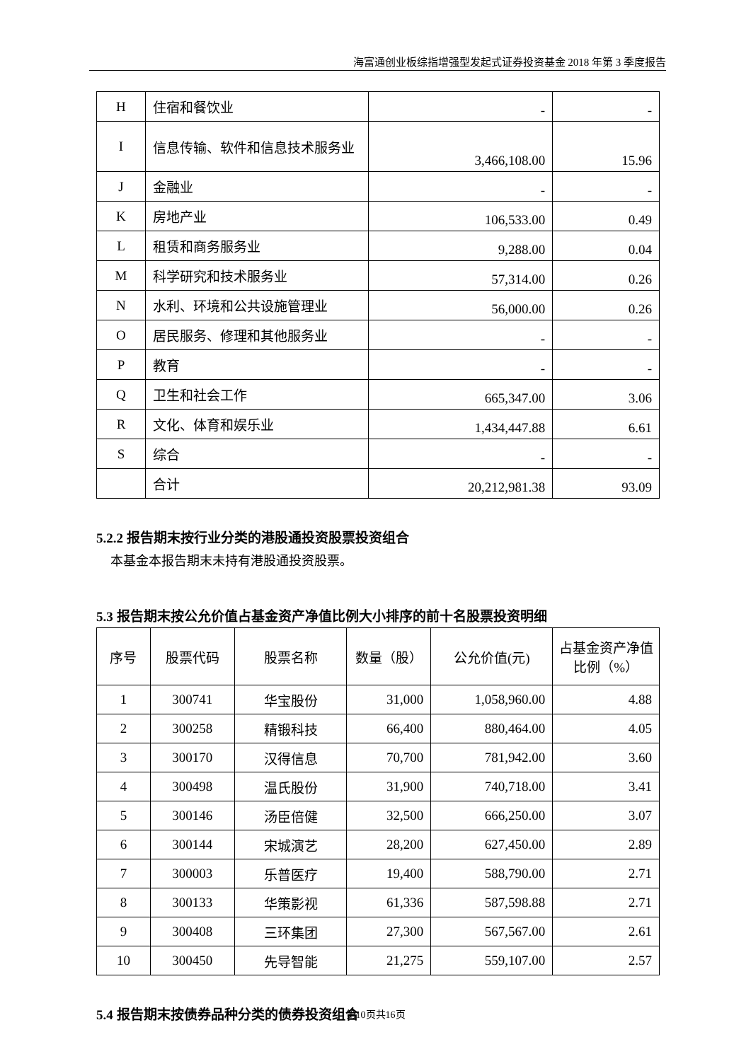海富通创业板综指增强型发起式证券投资基金 2018 年第 3 季度报告
| H | 住宿和餐饮业 | - | - |
| I | 信息传输、软件和信息技术服务业 | 3,466,108.00 | 15.96 |
| J | 金融业 | - | - |
| K | 房地产业 | 106,533.00 | 0.49 |
| L | 租赁和商务服务业 | 9,288.00 | 0.04 |
| M | 科学研究和技术服务业 | 57,314.00 | 0.26 |
| N | 水利、环境和公共设施管理业 | 56,000.00 | 0.26 |
| O | 居民服务、修理和其他服务业 | - | - |
| P | 教育 | - | - |
| Q | 卫生和社会工作 | 665,347.00 | 3.06 |
| R | 文化、体育和娱乐业 | 1,434,447.88 | 6.61 |
| S | 综合 | - | - |
| | 合计 | 20,212,981.38 | 93.09 |
5.2.2 报告期末按行业分类的港股通投资股票投资组合
本基金本报告期末未持有港股通投资股票。
5.3 报告期末按公允价值占基金资产净值比例大小排序的前十名股票投资明细
| 序号 | 股票代码 | 股票名称 | 数量（股） | 公允价值(元) | 占基金资产净值比例（%） |
| --- | --- | --- | --- | --- | --- |
| 1 | 300741 | 华宝股份 | 31,000 | 1,058,960.00 | 4.88 |
| 2 | 300258 | 精锻科技 | 66,400 | 880,464.00 | 4.05 |
| 3 | 300170 | 汉得信息 | 70,700 | 781,942.00 | 3.60 |
| 4 | 300498 | 温氏股份 | 31,900 | 740,718.00 | 3.41 |
| 5 | 300146 | 汤臣倍健 | 32,500 | 666,250.00 | 3.07 |
| 6 | 300144 | 宋城演艺 | 28,200 | 627,450.00 | 2.89 |
| 7 | 300003 | 乐普医疗 | 19,400 | 588,790.00 | 2.71 |
| 8 | 300133 | 华策影视 | 61,336 | 587,598.88 | 2.71 |
| 9 | 300408 | 三环集团 | 27,300 | 567,567.00 | 2.61 |
| 10 | 300450 | 先导智能 | 21,275 | 559,107.00 | 2.57 |
5.4 报告期末按债券品种分类的债券投资组合
第10页共16页